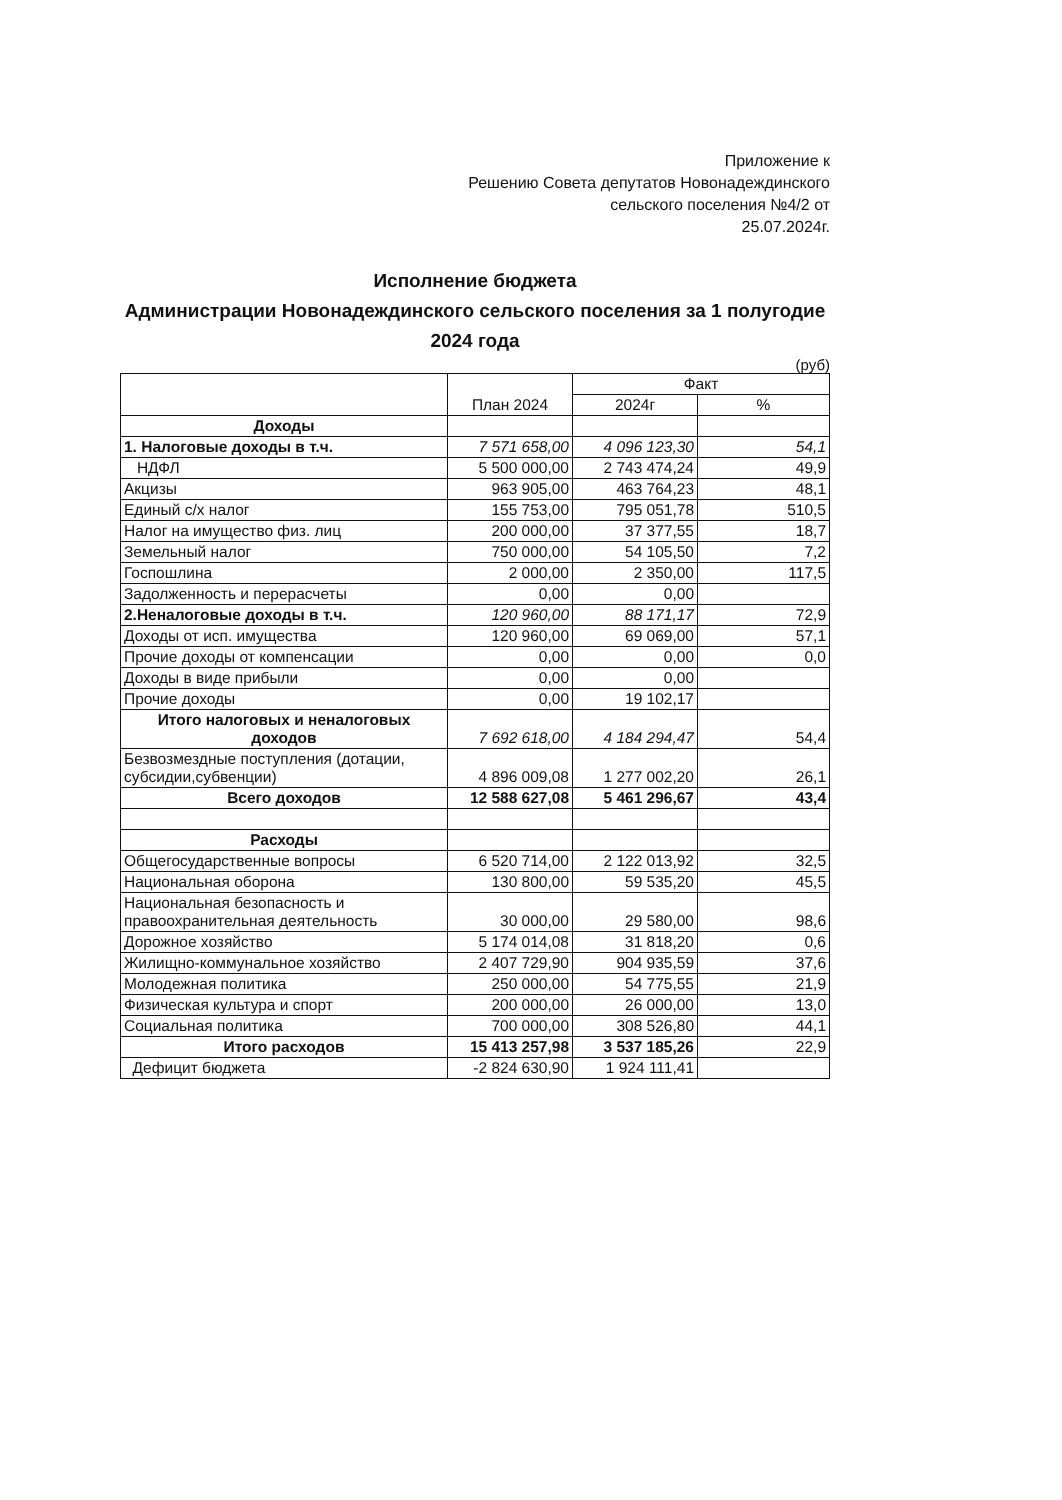Приложение к
Решению Совета депутатов Новонадеждинского сельского поселения №4/2 от
25.07.2024г.
Исполнение бюджета
Администрации Новонадеждинского сельского поселения за 1 полугодие 2024 года
(руб)
| | План 2024 | Факт | |
| --- | --- | --- | --- |
| | | 2024г | % |
| Доходы | | | |
| 1. Налоговые доходы в т.ч. | 7 571 658,00 | 4 096 123,30 | 54,1 |
| НДФЛ | 5 500 000,00 | 2 743 474,24 | 49,9 |
| Акцизы | 963 905,00 | 463 764,23 | 48,1 |
| Единый с/х налог | 155 753,00 | 795 051,78 | 510,5 |
| Налог на имущество физ. лиц | 200 000,00 | 37 377,55 | 18,7 |
| Земельный налог | 750 000,00 | 54 105,50 | 7,2 |
| Госпошлина | 2 000,00 | 2 350,00 | 117,5 |
| Задолженность и перерасчеты | 0,00 | 0,00 | |
| 2.Неналоговые доходы в т.ч. | 120 960,00 | 88 171,17 | 72,9 |
| Доходы от исп. имущества | 120 960,00 | 69 069,00 | 57,1 |
| Прочие доходы от компенсации | 0,00 | 0,00 | 0,0 |
| Доходы в виде прибыли | 0,00 | 0,00 | |
| Прочие доходы | 0,00 | 19 102,17 | |
| Итого налоговых и неналоговых доходов | 7 692 618,00 | 4 184 294,47 | 54,4 |
| Безвозмездные поступления (дотации, субсидии,субвенции) | 4 896 009,08 | 1 277 002,20 | 26,1 |
| Всего доходов | 12 588 627,08 | 5 461 296,67 | 43,4 |
| Расходы | | | |
| Общегосударственные вопросы | 6 520 714,00 | 2 122 013,92 | 32,5 |
| Национальная оборона | 130 800,00 | 59 535,20 | 45,5 |
| Национальная безопасность и правоохранительная деятельность | 30 000,00 | 29 580,00 | 98,6 |
| Дорожное хозяйство | 5 174 014,08 | 31 818,20 | 0,6 |
| Жилищно-коммунальное хозяйство | 2 407 729,90 | 904 935,59 | 37,6 |
| Молодежная политика | 250 000,00 | 54 775,55 | 21,9 |
| Физическая культура и спорт | 200 000,00 | 26 000,00 | 13,0 |
| Социальная политика | 700 000,00 | 308 526,80 | 44,1 |
| Итого расходов | 15 413 257,98 | 3 537 185,26 | 22,9 |
| Дефицит бюджета | -2 824 630,90 | 1 924 111,41 | |